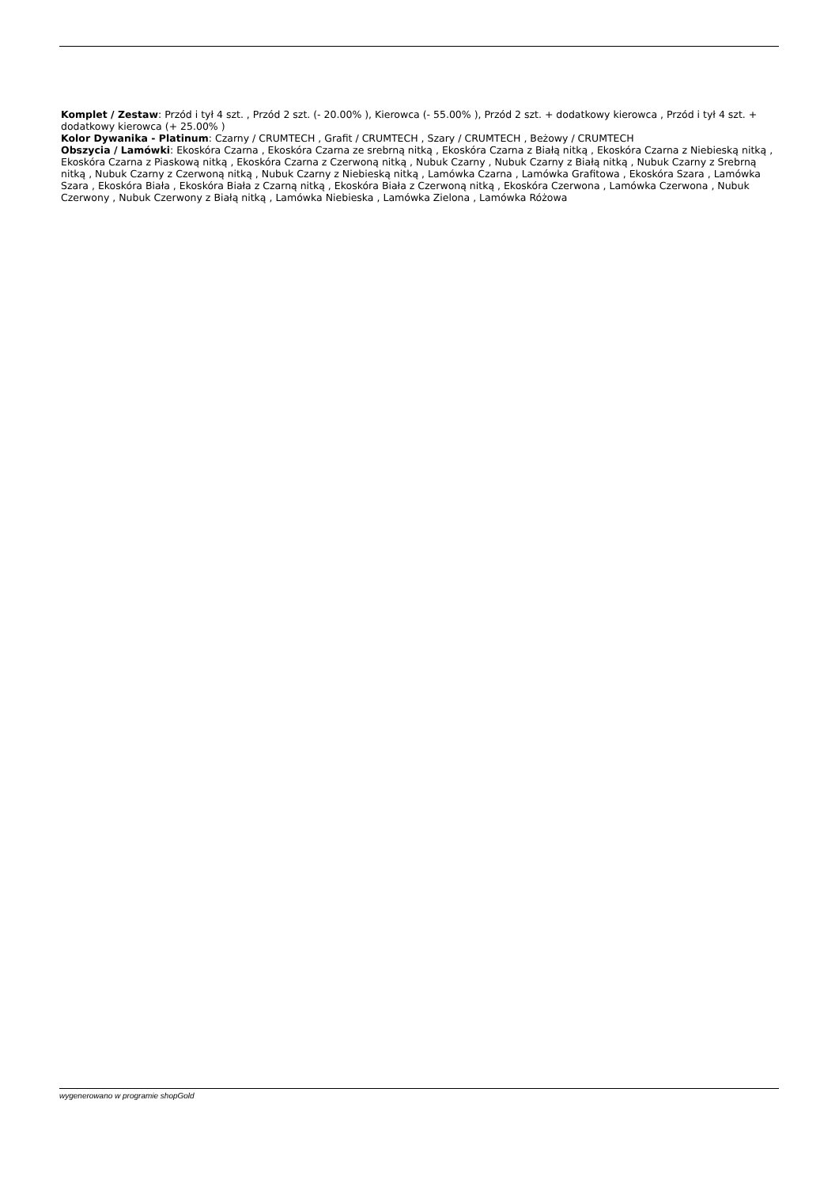Komplet / Zestaw: Przód i tył 4 szt. , Przód 2 szt. (- 20.00% ), Kierowca (- 55.00% ), Przód 2 szt. + dodatkowy kierowca , Przód i tył 4 szt. + dodatkowy kierowca (+ 25.00% )
Kolor Dywanika - Platinum: Czarny / CRUMTECH , Grafit / CRUMTECH , Szary / CRUMTECH , Beżowy / CRUMTECH
Obszycia / Lamówki: Ekoskóra Czarna , Ekoskóra Czarna ze srebrną nitką , Ekoskóra Czarna z Białą nitką , Ekoskóra Czarna z Niebieską nitką , Ekoskóra Czarna z Piaskową nitką , Ekoskóra Czarna z Czerwoną nitką , Nubuk Czarny , Nubuk Czarny z Białą nitką , Nubuk Czarny z Srebrną nitką , Nubuk Czarny z Czerwoną nitką , Nubuk Czarny z Niebieską nitką , Lamówka Czarna , Lamówka Grafitowa , Ekoskóra Szara , Lamówka Szara , Ekoskóra Biała , Ekoskóra Biała z Czarną nitką , Ekoskóra Biała z Czerwoną nitką , Ekoskóra Czerwona , Lamówka Czerwona , Nubuk Czerwony , Nubuk Czerwony z Białą nitką , Lamówka Niebieska , Lamówka Zielona , Lamówka Różowa
wygenerowano w programie shopGold